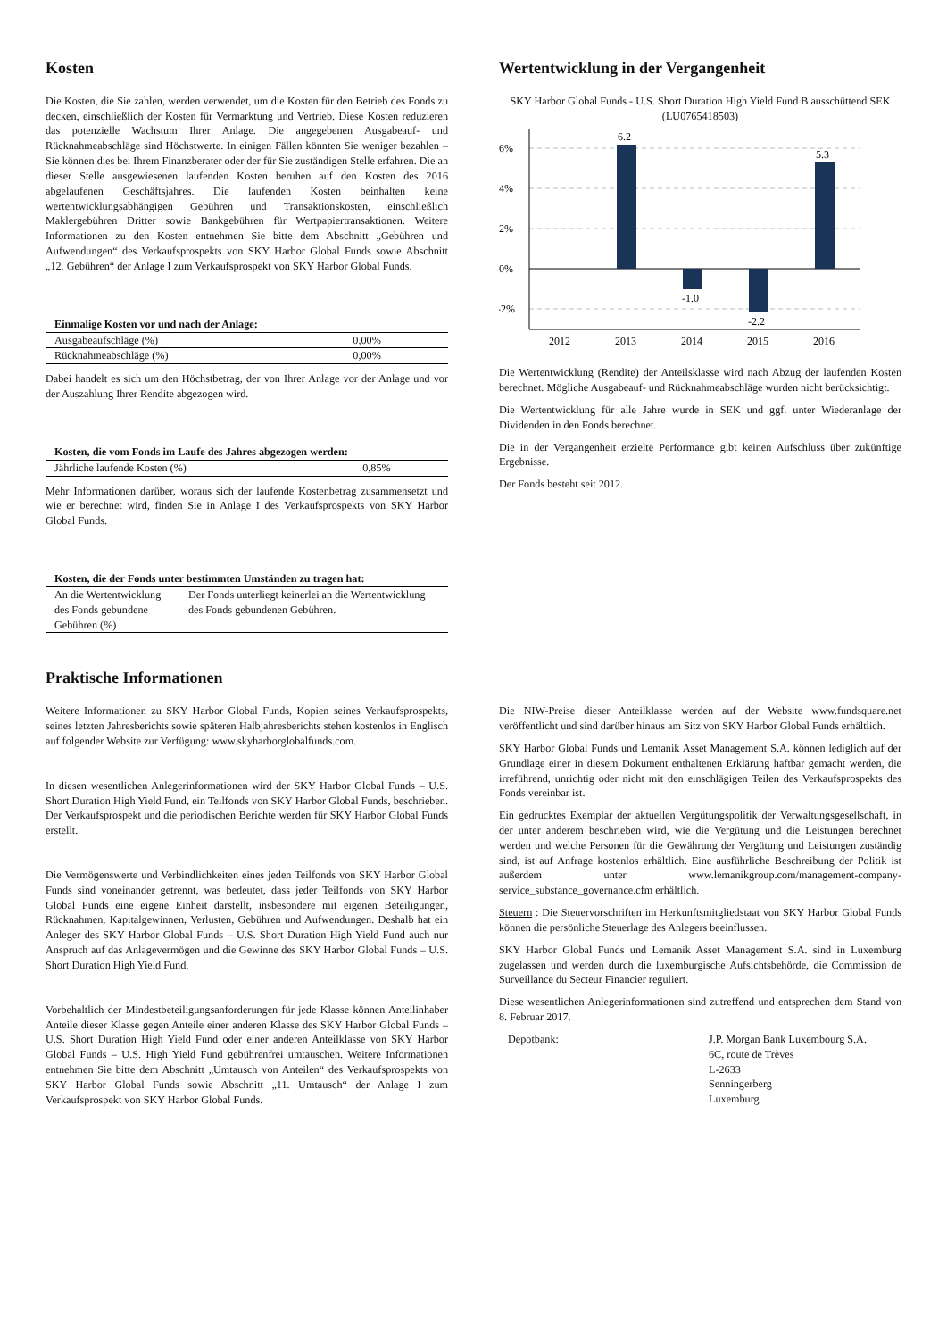Kosten
Die Kosten, die Sie zahlen, werden verwendet, um die Kosten für den Betrieb des Fonds zu decken, einschließlich der Kosten für Vermarktung und Vertrieb. Diese Kosten reduzieren das potenzielle Wachstum Ihrer Anlage. Die angegebenen Ausgabeauf- und Rücknahmeabschläge sind Höchstwerte. In einigen Fällen könnten Sie weniger bezahlen – Sie können dies bei Ihrem Finanzberater oder der für Sie zuständigen Stelle erfahren. Die an dieser Stelle ausgewiesenen laufenden Kosten beruhen auf den Kosten des 2016 abgelaufenen Geschäftsjahres. Die laufenden Kosten beinhalten keine wertentwicklungsabhängigen Gebühren und Transaktionskosten, einschließlich Maklergebühren Dritter sowie Bankgebühren für Wertpapiertransaktionen. Weitere Informationen zu den Kosten entnehmen Sie bitte dem Abschnitt „Gebühren und Aufwendungen“ des Verkaufsprospekts von SKY Harbor Global Funds sowie Abschnitt „12. Gebühren“ der Anlage I zum Verkaufsprospekt von SKY Harbor Global Funds.
| Einmalige Kosten vor und nach der Anlage: | |
| --- | --- |
| Ausgabeaufschläge (%) | 0,00% |
| Rücknahmeabschläge (%) | 0,00% |
Dabei handelt es sich um den Höchstbetrag, der von Ihrer Anlage vor der Anlage und vor der Auszahlung Ihrer Rendite abgezogen wird.
| Kosten, die vom Fonds im Laufe des Jahres abgezogen werden: | |
| --- | --- |
| Jährliche laufende Kosten (%) | 0,85% |
Mehr Informationen darüber, woraus sich der laufende Kostenbetrag zusammensetzt und wie er berechnet wird, finden Sie in Anlage I des Verkaufsprospekts von SKY Harbor Global Funds.
| Kosten, die der Fonds unter bestimmten Umständen zu tragen hat: | |
| --- | --- |
| An die Wertentwicklung des Fonds gebundene Gebühren (%) | Der Fonds unterliegt keinerlei an die Wertentwicklung des Fonds gebundenen Gebühren. |
Wertentwicklung in der Vergangenheit
SKY Harbor Global Funds - U.S. Short Duration High Yield Fund B ausschüttend SEK (LU0765418503)
6%
4%
2%
0%
-2%
6.2
-1.0
-2.2
5.3
2012
2013
2014
2015
2016
Die Wertentwicklung (Rendite) der Anteilsklasse wird nach Abzug der laufenden Kosten berechnet. Mögliche Ausgabeauf- und Rücknahmeabschläge wurden nicht berücksichtigt.
Die Wertentwicklung für alle Jahre wurde in SEK und ggf. unter Wiederanlage der Dividenden in den Fonds berechnet.
Die in der Vergangenheit erzielte Performance gibt keinen Aufschluss über zukünftige Ergebnisse.
Der Fonds besteht seit 2012.
Praktische Informationen
Weitere Informationen zu SKY Harbor Global Funds, Kopien seines Verkaufsprospekts, seines letzten Jahresberichts sowie späteren Halbjahresberichts stehen kostenlos in Englisch auf folgender Website zur Verfügung: www.skyharborglobalfunds.com.
In diesen wesentlichen Anlegerinformationen wird der SKY Harbor Global Funds – U.S. Short Duration High Yield Fund, ein Teilfonds von SKY Harbor Global Funds, beschrieben. Der Verkaufsprospekt und die periodischen Berichte werden für SKY Harbor Global Funds erstellt.
Die Vermögenswerte und Verbindlichkeiten eines jeden Teilfonds von SKY Harbor Global Funds sind voneinander getrennt, was bedeutet, dass jeder Teilfonds von SKY Harbor Global Funds eine eigene Einheit darstellt, insbesondere mit eigenen Beteiligungen, Rücknahmen, Kapitalgewinnen, Verlusten, Gebühren und Aufwendungen. Deshalb hat ein Anleger des SKY Harbor Global Funds – U.S. Short Duration High Yield Fund auch nur Anspruch auf das Anlagevermögen und die Gewinne des SKY Harbor Global Funds – U.S. Short Duration High Yield Fund.
Vorbehaltlich der Mindestbeteiligungsanforderungen für jede Klasse können Anteilinhaber Anteile dieser Klasse gegen Anteile einer anderen Klasse des SKY Harbor Global Funds – U.S. Short Duration High Yield Fund oder einer anderen Anteilklasse von SKY Harbor Global Funds – U.S. High Yield Fund gebührenfrei umtauschen. Weitere Informationen entnehmen Sie bitte dem Abschnitt „Umtausch von Anteilen“ des Verkaufsprospekts von SKY Harbor Global Funds sowie Abschnitt „11. Umtausch“ der Anlage I zum Verkaufsprospekt von SKY Harbor Global Funds.
Die NIW-Preise dieser Anteilklasse werden auf der Website www.fundsquare.net veröffentlicht und sind darüber hinaus am Sitz von SKY Harbor Global Funds erhältlich.
SKY Harbor Global Funds und Lemanik Asset Management S.A. können lediglich auf der Grundlage einer in diesem Dokument enthaltenen Erklärung haftbar gemacht werden, die irreführend, unrichtig oder nicht mit den einschlägigen Teilen des Verkaufsprospekts des Fonds vereinbar ist.
Ein gedrucktes Exemplar der aktuellen Vergütungspolitik der Verwaltungsgesellschaft, in der unter anderem beschrieben wird, wie die Vergütung und die Leistungen berechnet werden und welche Personen für die Gewährung der Vergütung und Leistungen zuständig sind, ist auf Anfrage kostenlos erhältlich. Eine ausführliche Beschreibung der Politik ist außerdem unter www.lemanikgroup.com/management-company-service_substance_governance.cfm erhältlich.
Steuern : Die Steuervorschriften im Herkunftsmitgliedstaat von SKY Harbor Global Funds können die persönliche Steuerlage des Anlegers beeinflussen.
SKY Harbor Global Funds und Lemanik Asset Management S.A. sind in Luxemburg zugelassen und werden durch die luxemburgische Aufsichtsbehörde, die Commission de Surveillance du Secteur Financier reguliert.
Diese wesentlichen Anlegerinformationen sind zutreffend und entsprechen dem Stand von 8. Februar 2017.
Depotbank: J.P. Morgan Bank Luxembourg S.A.
6C, route de Trèves
L-2633
Senningerberg
Luxemburg